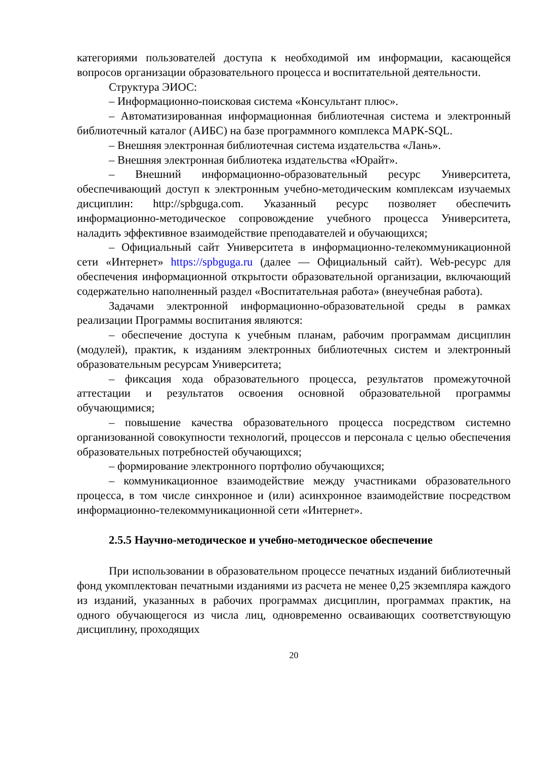категориями пользователей доступа к необходимой им информации, касающейся вопросов организации образовательного процесса и воспитательной деятельности.
Структура ЭИОС:
– Информационно-поисковая система «Консультант плюс».
– Автоматизированная информационная библиотечная система и электронный библиотечный каталог (АИБС) на базе программного комплекса МАРК-SQL.
– Внешняя электронная библиотечная система издательства «Лань».
– Внешняя электронная библиотека издательства «Юрайт».
– Внешний информационно-образовательный ресурс Университета, обеспечивающий доступ к электронным учебно-методическим комплексам изучаемых дисциплин: http://spbguga.com. Указанный ресурс позволяет обеспечить информационно-методическое сопровождение учебного процесса Университета, наладить эффективное взаимодействие преподавателей и обучающихся;
– Официальный сайт Университета в информационно-телекоммуникационной сети «Интернет» https://spbguga.ru (далее — Официальный сайт). Web-ресурс для обеспечения информационной открытости образовательной организации, включающий содержательно наполненный раздел «Воспитательная работа» (внеучебная работа).
Задачами электронной информационно-образовательной среды в рамках реализации Программы воспитания являются:
– обеспечение доступа к учебным планам, рабочим программам дисциплин (модулей), практик, к изданиям электронных библиотечных систем и электронный образовательным ресурсам Университета;
– фиксация хода образовательного процесса, результатов промежуточной аттестации и результатов освоения основной образовательной программы обучающимися;
– повышение качества образовательного процесса посредством системно организованной совокупности технологий, процессов и персонала с целью обеспечения образовательных потребностей обучающихся;
– формирование электронного портфолио обучающихся;
– коммуникационное взаимодействие между участниками образовательного процесса, в том числе синхронное и (или) асинхронное взаимодействие посредством информационно-телекоммуникационной сети «Интернет».
2.5.5 Научно-методическое и учебно-методическое обеспечение
При использовании в образовательном процессе печатных изданий библиотечный фонд укомплектован печатными изданиями из расчета не менее 0,25 экземпляра каждого из изданий, указанных в рабочих программах дисциплин, программах практик, на одного обучающегося из числа лиц, одновременно осваивающих соответствующую дисциплину, проходящих
20